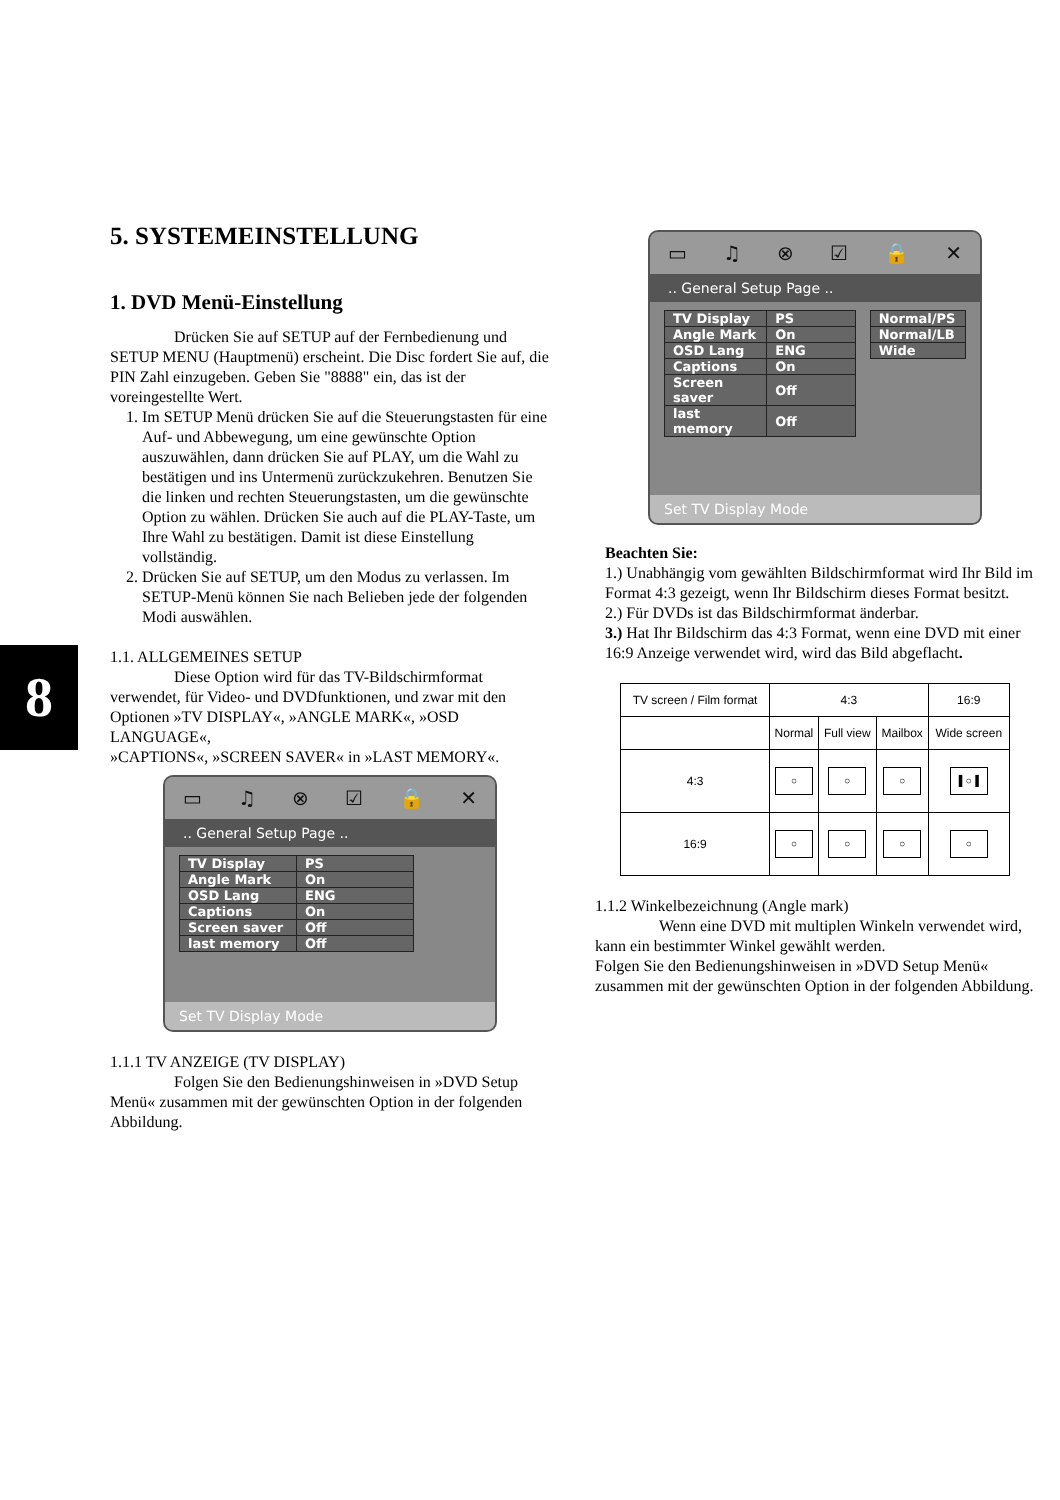8
5. SYSTEMEINSTELLUNG
1. DVD Menü-Einstellung
Drücken Sie auf SETUP auf der Fernbedienung und SETUP MENU (Hauptmenü) erscheint. Die Disc fordert Sie auf, die PIN Zahl einzugeben. Geben Sie "8888" ein, das ist der voreingestellte Wert.
1. Im SETUP Menü drücken Sie auf die Steuerungstasten für eine Auf- und Abbewegung, um eine gewünschte Option auszuwählen, dann drücken Sie auf PLAY, um die Wahl zu bestätigen und ins Untermenü zurückzukehren. Benutzen Sie die linken und rechten Steuerungstasten, um die gewünschte Option zu wählen. Drücken Sie auch auf die PLAY-Taste, um Ihre Wahl zu bestätigen. Damit ist diese Einstellung vollständig.
2. Drücken Sie auf SETUP, um den Modus zu verlassen. Im SETUP-Menü können Sie nach Belieben jede der folgenden Modi auswählen.
1.1. ALLGEMEINES SETUP
Diese Option wird für das TV-Bildschirmformat verwendet, für Video- und DVDfunktionen, und zwar mit den Optionen »TV DISPLAY«, »ANGLE MARK«, »OSD LANGUAGE«,
»CAPTIONS«, »SCREEN SAVER« in »LAST MEMORY«.
▭ ♫ ⊗ ☑ 🔒 ✕
.. General Setup Page ..
| TV Display | PS |
| Angle Mark | On |
| OSD Lang | ENG |
| Captions | On |
| Screen saver | Off |
| last memory | Off |
Set TV Display Mode
1.1.1 TV ANZEIGE (TV DISPLAY)
Folgen Sie den Bedienungshinweisen in »DVD Setup Menü« zusammen mit der gewünschten Option in der folgenden Abbildung.
▭ ♫ ⊗ ☑ 🔒 ✕
.. General Setup Page ..
| TV Display | PS |
| Angle Mark | On |
| OSD Lang | ENG |
| Captions | On |
| Screen saver | Off |
| last memory | Off |
| Normal/PS |
| Normal/LB |
| Wide |
Set TV Display Mode
Beachten Sie:
1.) Unabhängig vom gewählten Bildschirmformat wird Ihr Bild im Format 4:3 gezeigt, wenn Ihr Bildschirm dieses Format besitzt.
2.) Für DVDs ist das Bildschirmformat änderbar.
3.) Hat Ihr Bildschirm das 4:3 Format, wenn eine DVD mit einer 16:9 Anzeige verwendet wird, wird das Bild abgeflacht.
| TV screen / Film format | 4:3 | | | 16:9 |
| --- | --- | --- | --- | --- |
| | Normal | Full view | Mailbox | Wide screen |
| 4:3 | ○ | ○ | ○ | ▌○▐ |
| 16:9 | ○ | ○ | ○ | ○ |
1.1.2 Winkelbezeichnung (Angle mark)
Wenn eine DVD mit multiplen Winkeln verwendet wird, kann ein bestimmter Winkel gewählt werden.
Folgen Sie den Bedienungshinweisen in »DVD Setup Menü« zusammen mit der gewünschten Option in der folgenden Abbildung.